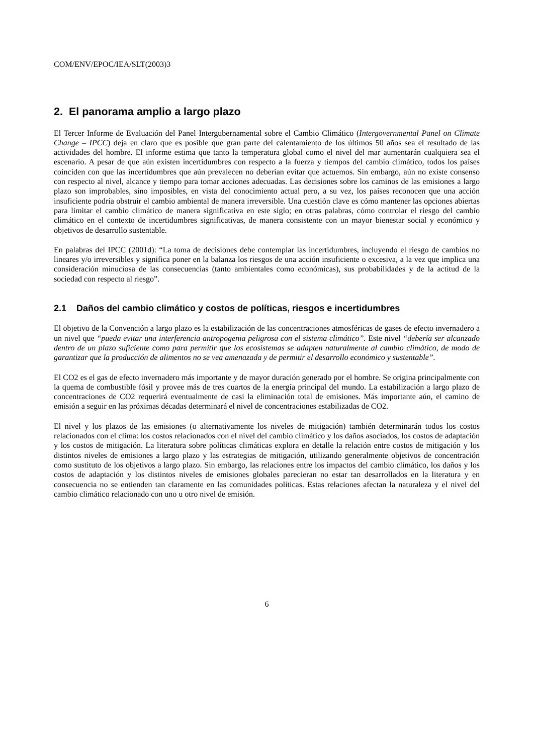COM/ENV/EPOC/IEA/SLT(2003)3
2. El panorama amplio a largo plazo
El Tercer Informe de Evaluación del Panel Intergubernamental sobre el Cambio Climático (Intergovernmental Panel on Climate Change – IPCC) deja en claro que es posible que gran parte del calentamiento de los últimos 50 años sea el resultado de las actividades del hombre. El informe estima que tanto la temperatura global como el nivel del mar aumentarán cualquiera sea el escenario. A pesar de que aún existen incertidumbres con respecto a la fuerza y tiempos del cambio climático, todos los países coinciden con que las incertidumbres que aún prevalecen no deberían evitar que actuemos. Sin embargo, aún no existe consenso con respecto al nivel, alcance y tiempo para tomar acciones adecuadas. Las decisiones sobre los caminos de las emisiones a largo plazo son improbables, sino imposibles, en vista del conocimiento actual pero, a su vez, los países reconocen que una acción insuficiente podría obstruir el cambio ambiental de manera irreversible. Una cuestión clave es cómo mantener las opciones abiertas para limitar el cambio climático de manera significativa en este siglo; en otras palabras, cómo controlar el riesgo del cambio climático en el contexto de incertidumbres significativas, de manera consistente con un mayor bienestar social y económico y objetivos de desarrollo sustentable.
En palabras del IPCC (2001d): “La toma de decisiones debe contemplar las incertidumbres, incluyendo el riesgo de cambios no lineares y/o irreversibles y significa poner en la balanza los riesgos de una acción insuficiente o excesiva, a la vez que implica una consideración minuciosa de las consecuencias (tanto ambientales como económicas), sus probabilidades y de la actitud de la sociedad con respecto al riesgo”.
2.1 Daños del cambio climático y costos de políticas, riesgos e incertidumbres
El objetivo de la Convención a largo plazo es la estabilización de las concentraciones atmosféricas de gases de efecto invernadero a un nivel que “pueda evitar una interferencia antropogenia peligrosa con el sistema climático”. Este nivel “debería ser alcanzado dentro de un plazo suficiente como para permitir que los ecosistemas se adapten naturalmente al cambio climático, de modo de garantizar que la producción de alimentos no se vea amenazada y de permitir el desarrollo económico y sustentable”.
El CO2 es el gas de efecto invernadero más importante y de mayor duración generado por el hombre. Se origina principalmente con la quema de combustible fósil y provee más de tres cuartos de la energía principal del mundo. La estabilización a largo plazo de concentraciones de CO2 requerirá eventualmente de casi la eliminación total de emisiones. Más importante aún, el camino de emisión a seguir en las próximas décadas determinará el nivel de concentraciones estabilizadas de CO2.
El nivel y los plazos de las emisiones (o alternativamente los niveles de mitigación) también determinarán todos los costos relacionados con el clima: los costos relacionados con el nivel del cambio climático y los daños asociados, los costos de adaptación y los costos de mitigación. La literatura sobre políticas climáticas explora en detalle la relación entre costos de mitigación y los distintos niveles de emisiones a largo plazo y las estrategias de mitigación, utilizando generalmente objetivos de concentración como sustituto de los objetivos a largo plazo. Sin embargo, las relaciones entre los impactos del cambio climático, los daños y los costos de adaptación y los distintos niveles de emisiones globales parecieran no estar tan desarrollados en la literatura y en consecuencia no se entienden tan claramente en las comunidades políticas. Estas relaciones afectan la naturaleza y el nivel del cambio climático relacionado con uno u otro nivel de emisión.
6